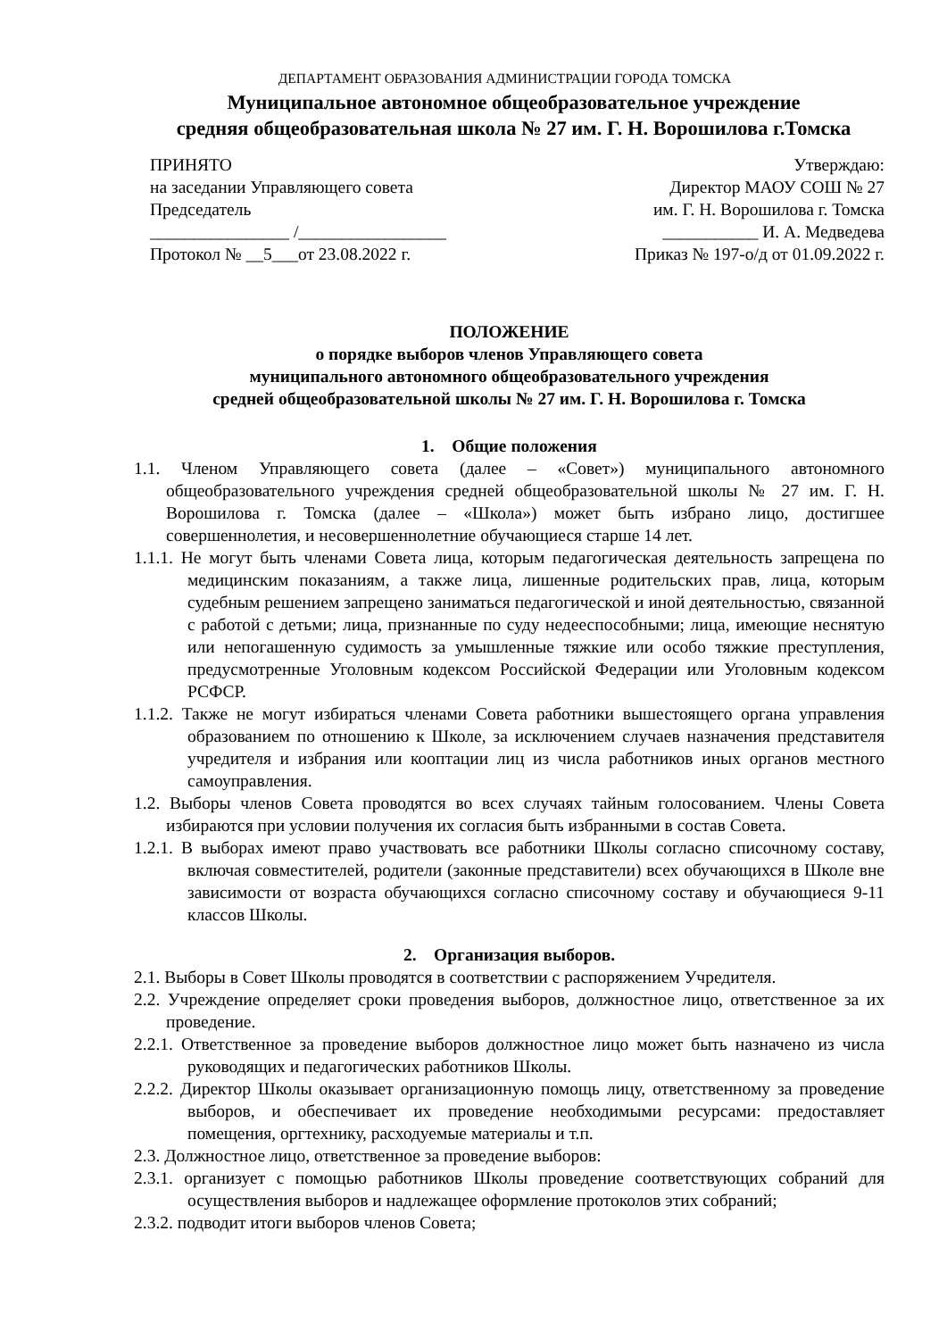ДЕПАРТАМЕНТ ОБРАЗОВАНИЯ АДМИНИСТРАЦИИ ГОРОДА ТОМСКА
Муниципальное автономное общеобразовательное учреждение
средняя общеобразовательная школа № 27 им. Г. Н. Ворошилова г.Томска
ПРИНЯТО
на заседании Управляющего совета
Председатель
________________ /_________________
Протокол № __5___от 23.08.2022 г.
Утверждаю:
Директор МАОУ СОШ № 27
им. Г. Н. Ворошилова г. Томска
___________ И. А. Медведева
Приказ № 197-о/д от 01.09.2022 г.
ПОЛОЖЕНИЕ
о порядке выборов членов Управляющего совета
муниципального автономного общеобразовательного учреждения
средней общеобразовательной школы № 27 им. Г. Н. Ворошилова г. Томска
1. Общие положения
1.1. Членом Управляющего совета (далее – «Совет») муниципального автономного общеобразовательного учреждения средней общеобразовательной школы № 27 им. Г. Н. Ворошилова г. Томска (далее – «Школа») может быть избрано лицо, достигшее совершеннолетия, и несовершеннолетние обучающиеся старше 14 лет.
1.1.1. Не могут быть членами Совета лица, которым педагогическая деятельность запрещена по медицинским показаниям, а также лица, лишенные родительских прав, лица, которым судебным решением запрещено заниматься педагогической и иной деятельностью, связанной с работой с детьми; лица, признанные по суду недееспособными; лица, имеющие неснятую или непогашенную судимость за умышленные тяжкие или особо тяжкие преступления, предусмотренные Уголовным кодексом Российской Федерации или Уголовным кодексом РСФСР.
1.1.2. Также не могут избираться членами Совета работники вышестоящего органа управления образованием по отношению к Школе, за исключением случаев назначения представителя учредителя и избрания или кооптации лиц из числа работников иных органов местного самоуправления.
1.2. Выборы членов Совета проводятся во всех случаях тайным голосованием. Члены Совета избираются при условии получения их согласия быть избранными в состав Совета.
1.2.1. В выборах имеют право участвовать все работники Школы согласно списочному составу, включая совместителей, родители (законные представители) всех обучающихся в Школе вне зависимости от возраста обучающихся согласно списочному составу и обучающиеся 9-11 классов Школы.
2. Организация выборов.
2.1. Выборы в Совет Школы проводятся в соответствии с распоряжением Учредителя.
2.2. Учреждение определяет сроки проведения выборов, должностное лицо, ответственное за их проведение.
2.2.1. Ответственное за проведение выборов должностное лицо может быть назначено из числа руководящих и педагогических работников Школы.
2.2.2. Директор Школы оказывает организационную помощь лицу, ответственному за проведение выборов, и обеспечивает их проведение необходимыми ресурсами: предоставляет помещения, оргтехнику, расходуемые материалы и т.п.
2.3. Должностное лицо, ответственное за проведение выборов:
2.3.1. организует с помощью работников Школы проведение соответствующих собраний для осуществления выборов и надлежащее оформление протоколов этих собраний;
2.3.2. подводит итоги выборов членов Совета;